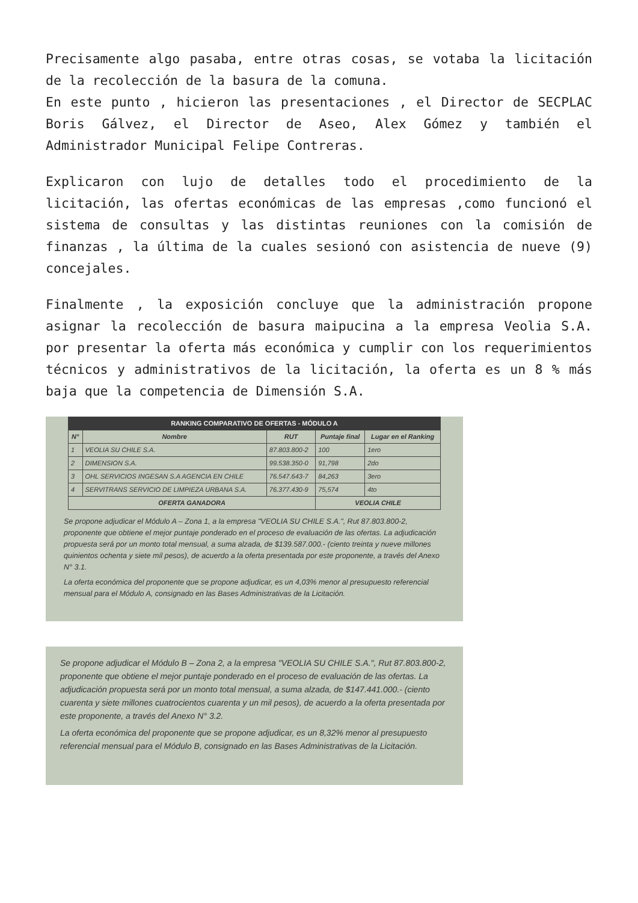Precisamente algo pasaba, entre otras cosas, se votaba la licitación de la recolección de la basura de la comuna.
En este punto , hicieron las presentaciones , el Director de SECPLAC Boris Gálvez, el Director de Aseo, Alex Gómez y también el Administrador Municipal Felipe Contreras.
Explicaron con lujo de detalles todo el procedimiento de la licitación, las ofertas económicas de las empresas ,como funcionó el sistema de consultas y las distintas reuniones con la comisión de finanzas , la última de la cuales sesionó con asistencia de nueve (9) concejales.
Finalmente , la exposición concluye que la administración propone asignar la recolección de basura maipucina a la empresa Veolia S.A. por presentar la oferta más económica y cumplir con los requerimientos técnicos y administrativos de la licitación, la oferta es un 8 % más baja que la competencia de Dimensión S.A.
| RANKING COMPARATIVO DE OFERTAS - MÓDULO A | | | | |
| --- | --- | --- | --- | --- |
| N° | Nombre | RUT | Puntaje final | Lugar en el Ranking |
| 1 | VEOLIA SU CHILE S.A. | 87.803.800-2 | 100 | 1ero |
| 2 | DIMENSION S.A. | 99.538.350-0 | 91,798 | 2do |
| 3 | OHL SERVICIOS INGESAN S.A AGENCIA EN CHILE | 76.547.643-7 | 84,263 | 3ero |
| 4 | SERVITRANS SERVICIO DE LIMPIEZA URBANA S.A. | 76.377.430-9 | 75,574 | 4to |
| OFERTA GANADORA | | | VEOLIA CHILE | |
Se propone adjudicar el Módulo A – Zona 1, a la empresa "VEOLIA SU CHILE S.A.", Rut 87.803.800-2, proponente que obtiene el mejor puntaje ponderado en el proceso de evaluación de las ofertas. La adjudicación propuesta será por un monto total mensual, a suma alzada, de $139.587.000.- (ciento treinta y nueve millones quinientos ochenta y siete mil pesos), de acuerdo a la oferta presentada por este proponente, a través del Anexo N° 3.1.
La oferta económica del proponente que se propone adjudicar, es un 4,03% menor al presupuesto referencial mensual para el Módulo A, consignado en las Bases Administrativas de la Licitación.
Se propone adjudicar el Módulo B – Zona 2, a la empresa "VEOLIA SU CHILE S.A.", Rut 87.803.800-2, proponente que obtiene el mejor puntaje ponderado en el proceso de evaluación de las ofertas. La adjudicación propuesta será por un monto total mensual, a suma alzada, de $147.441.000.- (ciento cuarenta y siete millones cuatrocientos cuarenta y un mil pesos), de acuerdo a la oferta presentada por este proponente, a través del Anexo N° 3.2.
La oferta económica del proponente que se propone adjudicar, es un 8,32% menor al presupuesto referencial mensual para el Módulo B, consignado en las Bases Administrativas de la Licitación.